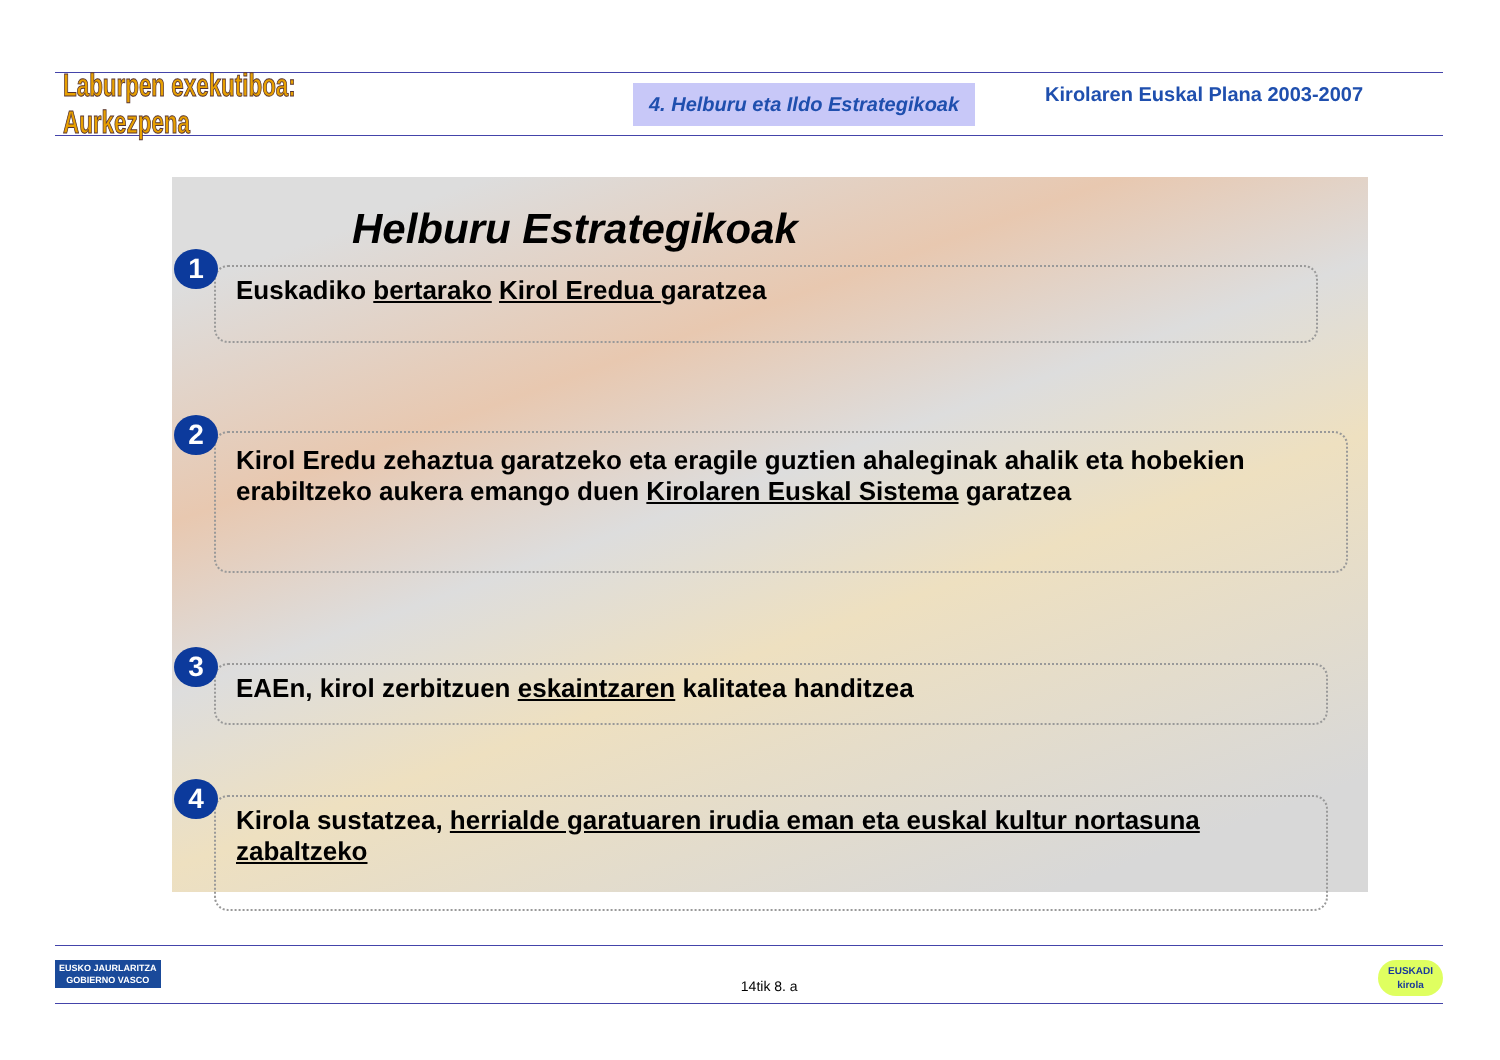Laburpen exekutiboa: Aurkezpena
4. Helburu eta Ildo Estrategikoak
Kirolaren Euskal Plana 2003-2007
Helburu Estrategikoak
1
Euskadiko bertarako Kirol Eredua garatzea
2
Kirol Eredu zehaztua garatzeko eta eragile guztien ahaleginak ahalik eta hobekien erabiltzeko aukera emango duen Kirolaren Euskal Sistema garatzea
3
EAEn, kirol zerbitzuen eskaintzaren kalitatea handitzea
4
Kirola sustatzea, herrialde garatuaren irudia eman eta euskal kultur nortasuna zabaltzeko
EUSKO JAURLARITZA
GOBIERNO VASCO 14tik 8. a EUSKADI
kirola